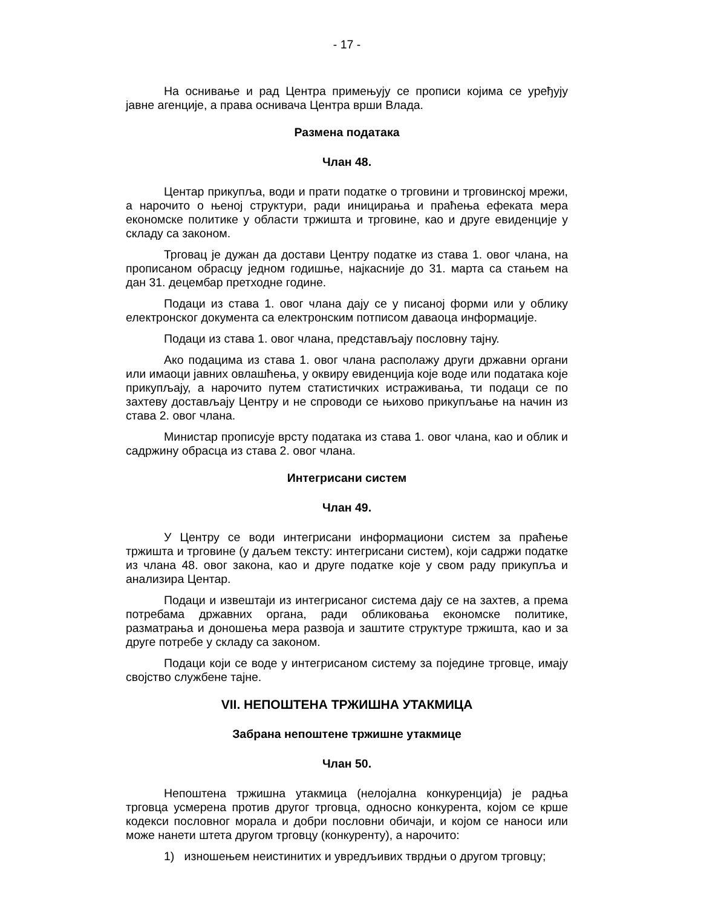- 17 -
На оснивање и рад Центра примењују се прописи којима се уређују јавне агенције, а права оснивача Центра врши Влада.
Размена података
Члан 48.
Центар прикупља, води и прати податке о трговини и трговинској мрежи, а нарочито о њеној структури, ради иницирања и праћења ефеката мера економске политике у области тржишта и трговине, као и друге евиденције у складу са законом.
Трговац је дужан да достави Центру податке из става 1. овог члана, на прописаном обрасцу једном годишње, најкасније до 31. марта са стањем на дан 31. децембар претходне године.
Подаци из става 1. овог члана дају се у писаној форми или у облику електронског документа са електронским потписом даваоца информације.
Подаци из става 1. овог члана, представљају пословну тајну.
Ако подацима из става 1. овог члана располажу други државни органи или имаоци јавних овлашћења, у оквиру евиденција које воде или података које прикупљају, а нарочито путем статистичких истраживања, ти подаци се по захтеву достављају Центру и не спроводи се њихово прикупљање на начин из става 2. овог члана.
Министар прописује врсту података из става 1. овог члана, као и облик и садржину обрасца из става 2. овог члана.
Интегрисани систем
Члан 49.
У Центру се води интегрисани информациони систем за праћење тржишта и трговине (у даљем тексту: интегрисани систем), који садржи податке из члана 48. овог закона, као и друге податке које у свом раду прикупља и анализира Центар.
Подаци и извештаји из интегрисаног система дају се на захтев, а према потребама државних органа, ради обликовања економске политике, разматрања и доношења мера развоја и заштите структуре тржишта, као и за друге потребе у складу са законом.
Подаци који се воде у интегрисаном систему за поједине трговце, имају својство службене тајне.
VII. НЕПОШТЕНА ТРЖИШНА УТАКМИЦА
Забрана непоштене тржишне утакмице
Члан 50.
Непоштена тржишна утакмица (нелојална конкуренција) је радња трговца усмерена против другог трговца, односно конкурента, којом се крше кодекси пословног морала и добри пословни обичаји, и којом се наноси или може нанети штета другом трговцу (конкуренту), а нарочито:
1) изношењем неистинитих и увредљивих тврдњи о другом трговцу;